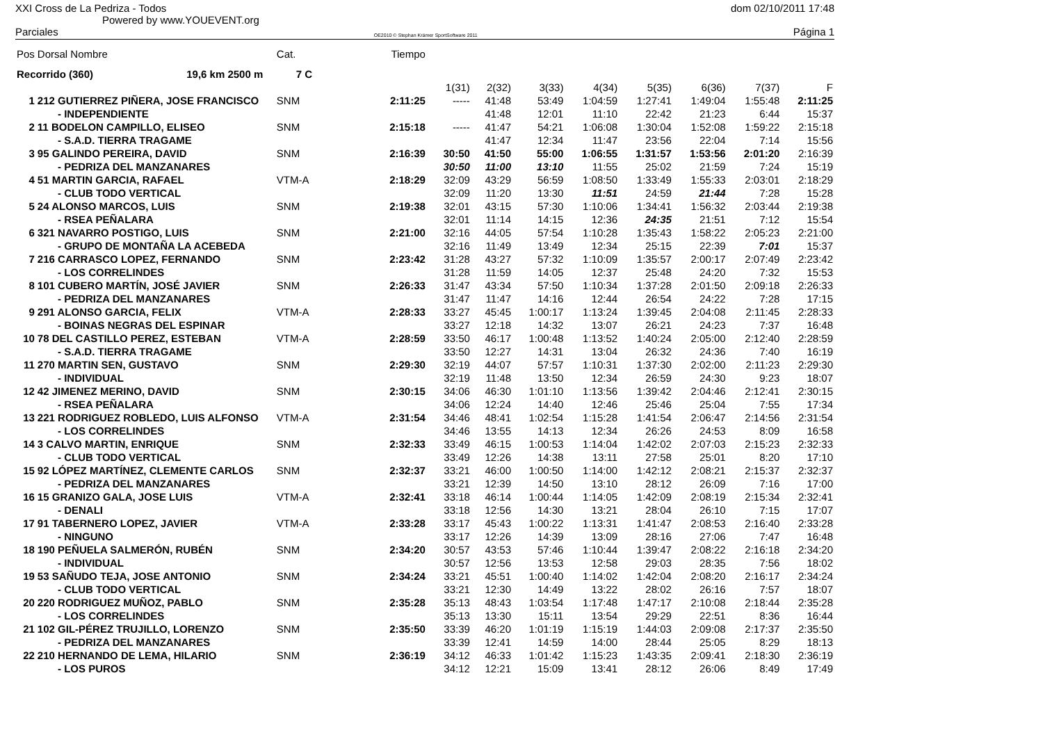XXI Cross de La Pedriza - Todos
Powered by www.YOUEVENT.org
dom 02/10/2011 17:48
Parciales OE2010 © Stephan Krämer SportSoftware 2011 Página 1
| Pos | Dorsal Nombre | Cat. | Tiempo | | | | | | | | |
| --- | --- | --- | --- | --- | --- | --- | --- | --- | --- | --- | --- |
| Recorrido (360) 19,6 km 2500 m | | 7 C | | | | | | | | | |
| | | | | 1(31) | 2(32) | 3(33) | 4(34) | 5(35) | 6(36) | 7(37) | F |
| 1 | 212 GUTIERREZ PIÑERA, JOSE FRANCISCO | SNM | 2:11:25 | ----- | 41:48 | 53:49 | 1:04:59 | 1:27:41 | 1:49:04 | 1:55:48 | 2:11:25 |
| | - INDEPENDIENTE | | | | 41:48 | 12:01 | 11:10 | 22:42 | 21:23 | 6:44 | 15:37 |
| 2 | 11 BODELON CAMPILLO, ELISEO | SNM | 2:15:18 | ----- | 41:47 | 54:21 | 1:06:08 | 1:30:04 | 1:52:08 | 1:59:22 | 2:15:18 |
| | - S.A.D. TIERRA TRAGAME | | | | 41:47 | 12:34 | 11:47 | 23:56 | 22:04 | 7:14 | 15:56 |
| 3 | 95 GALINDO PEREIRA, DAVID | SNM | 2:16:39 | 30:50 | 41:50 | 55:00 | 1:06:55 | 1:31:57 | 1:53:56 | 2:01:20 | 2:16:39 |
| | - PEDRIZA DEL MANZANARES | | | 30:50 | 11:00 | 13:10 | 11:55 | 25:02 | 21:59 | 7:24 | 15:19 |
| 4 | 51 MARTIN GARCIA, RAFAEL | VTM-A | 2:18:29 | 32:09 | 43:29 | 56:59 | 1:08:50 | 1:33:49 | 1:55:33 | 2:03:01 | 2:18:29 |
| | - CLUB TODO VERTICAL | | | 32:09 | 11:20 | 13:30 | 11:51 | 24:59 | 21:44 | 7:28 | 15:28 |
| 5 | 24 ALONSO MARCOS, LUIS | SNM | 2:19:38 | 32:01 | 43:15 | 57:30 | 1:10:06 | 1:34:41 | 1:56:32 | 2:03:44 | 2:19:38 |
| | - RSEA PEÑALARA | | | 32:01 | 11:14 | 14:15 | 12:36 | 24:35 | 21:51 | 7:12 | 15:54 |
| 6 | 321 NAVARRO POSTIGO, LUIS | SNM | 2:21:00 | 32:16 | 44:05 | 57:54 | 1:10:28 | 1:35:43 | 1:58:22 | 2:05:23 | 2:21:00 |
| | - GRUPO DE MONTAÑA LA ACEBEDA | | | 32:16 | 11:49 | 13:49 | 12:34 | 25:15 | 22:39 | 7:01 | 15:37 |
| 7 | 216 CARRASCO LOPEZ, FERNANDO | SNM | 2:23:42 | 31:28 | 43:27 | 57:32 | 1:10:09 | 1:35:57 | 2:00:17 | 2:07:49 | 2:23:42 |
| | - LOS CORRELINDES | | | 31:28 | 11:59 | 14:05 | 12:37 | 25:48 | 24:20 | 7:32 | 15:53 |
| 8 | 101 CUBERO MARTÍN, JOSÉ JAVIER | SNM | 2:26:33 | 31:47 | 43:34 | 57:50 | 1:10:34 | 1:37:28 | 2:01:50 | 2:09:18 | 2:26:33 |
| | - PEDRIZA DEL MANZANARES | | | 31:47 | 11:47 | 14:16 | 12:44 | 26:54 | 24:22 | 7:28 | 17:15 |
| 9 | 291 ALONSO GARCIA, FELIX | VTM-A | 2:28:33 | 33:27 | 45:45 | 1:00:17 | 1:13:24 | 1:39:45 | 2:04:08 | 2:11:45 | 2:28:33 |
| | - BOINAS NEGRAS DEL ESPINAR | | | 33:27 | 12:18 | 14:32 | 13:07 | 26:21 | 24:23 | 7:37 | 16:48 |
| 10 | 78 DEL CASTILLO PEREZ, ESTEBAN | VTM-A | 2:28:59 | 33:50 | 46:17 | 1:00:48 | 1:13:52 | 1:40:24 | 2:05:00 | 2:12:40 | 2:28:59 |
| | - S.A.D. TIERRA TRAGAME | | | 33:50 | 12:27 | 14:31 | 13:04 | 26:32 | 24:36 | 7:40 | 16:19 |
| 11 | 270 MARTIN SEN, GUSTAVO | SNM | 2:29:30 | 32:19 | 44:07 | 57:57 | 1:10:31 | 1:37:30 | 2:02:00 | 2:11:23 | 2:29:30 |
| | - INDIVIDUAL | | | 32:19 | 11:48 | 13:50 | 12:34 | 26:59 | 24:30 | 9:23 | 18:07 |
| 12 | 42 JIMENEZ MERINO, DAVID | SNM | 2:30:15 | 34:06 | 46:30 | 1:01:10 | 1:13:56 | 1:39:42 | 2:04:46 | 2:12:41 | 2:30:15 |
| | - RSEA PEÑALARA | | | 34:06 | 12:24 | 14:40 | 12:46 | 25:46 | 25:04 | 7:55 | 17:34 |
| 13 | 221 RODRIGUEZ ROBLEDO, LUIS ALFONSO | VTM-A | 2:31:54 | 34:46 | 48:41 | 1:02:54 | 1:15:28 | 1:41:54 | 2:06:47 | 2:14:56 | 2:31:54 |
| | - LOS CORRELINDES | | | 34:46 | 13:55 | 14:13 | 12:34 | 26:26 | 24:53 | 8:09 | 16:58 |
| 14 | 3 CALVO MARTIN, ENRIQUE | SNM | 2:32:33 | 33:49 | 46:15 | 1:00:53 | 1:14:04 | 1:42:02 | 2:07:03 | 2:15:23 | 2:32:33 |
| | - CLUB TODO VERTICAL | | | 33:49 | 12:26 | 14:38 | 13:11 | 27:58 | 25:01 | 8:20 | 17:10 |
| 15 | 92 LÓPEZ MARTÍNEZ, CLEMENTE CARLOS | SNM | 2:32:37 | 33:21 | 46:00 | 1:00:50 | 1:14:00 | 1:42:12 | 2:08:21 | 2:15:37 | 2:32:37 |
| | - PEDRIZA DEL MANZANARES | | | 33:21 | 12:39 | 14:50 | 13:10 | 28:12 | 26:09 | 7:16 | 17:00 |
| 16 | 15 GRANIZO GALA, JOSE LUIS | VTM-A | 2:32:41 | 33:18 | 46:14 | 1:00:44 | 1:14:05 | 1:42:09 | 2:08:19 | 2:15:34 | 2:32:41 |
| | - DENALI | | | 33:18 | 12:56 | 14:30 | 13:21 | 28:04 | 26:10 | 7:15 | 17:07 |
| 17 | 91 TABERNERO LOPEZ, JAVIER | VTM-A | 2:33:28 | 33:17 | 45:43 | 1:00:22 | 1:13:31 | 1:41:47 | 2:08:53 | 2:16:40 | 2:33:28 |
| | - NINGUNO | | | 33:17 | 12:26 | 14:39 | 13:09 | 28:16 | 27:06 | 7:47 | 16:48 |
| 18 | 190 PEÑUELA SALMERÓN, RUBÉN | SNM | 2:34:20 | 30:57 | 43:53 | 57:46 | 1:10:44 | 1:39:47 | 2:08:22 | 2:16:18 | 2:34:20 |
| | - INDIVIDUAL | | | 30:57 | 12:56 | 13:53 | 12:58 | 29:03 | 28:35 | 7:56 | 18:02 |
| 19 | 53 SAÑUDO TEJA, JOSE ANTONIO | SNM | 2:34:24 | 33:21 | 45:51 | 1:00:40 | 1:14:02 | 1:42:04 | 2:08:20 | 2:16:17 | 2:34:24 |
| | - CLUB TODO VERTICAL | | | 33:21 | 12:30 | 14:49 | 13:22 | 28:02 | 26:16 | 7:57 | 18:07 |
| 20 | 220 RODRIGUEZ MUÑOZ, PABLO | SNM | 2:35:28 | 35:13 | 48:43 | 1:03:54 | 1:17:48 | 1:47:17 | 2:10:08 | 2:18:44 | 2:35:28 |
| | - LOS CORRELINDES | | | 35:13 | 13:30 | 15:11 | 13:54 | 29:29 | 22:51 | 8:36 | 16:44 |
| 21 | 102 GIL-PÉREZ TRUJILLO, LORENZO | SNM | 2:35:50 | 33:39 | 46:20 | 1:01:19 | 1:15:19 | 1:44:03 | 2:09:08 | 2:17:37 | 2:35:50 |
| | - PEDRIZA DEL MANZANARES | | | 33:39 | 12:41 | 14:59 | 14:00 | 28:44 | 25:05 | 8:29 | 18:13 |
| 22 | 210 HERNANDO DE LEMA, HILARIO | SNM | 2:36:19 | 34:12 | 46:33 | 1:01:42 | 1:15:23 | 1:43:35 | 2:09:41 | 2:18:30 | 2:36:19 |
| | - LOS PUROS | | | 34:12 | 12:21 | 15:09 | 13:41 | 28:12 | 26:06 | 8:49 | 17:49 |